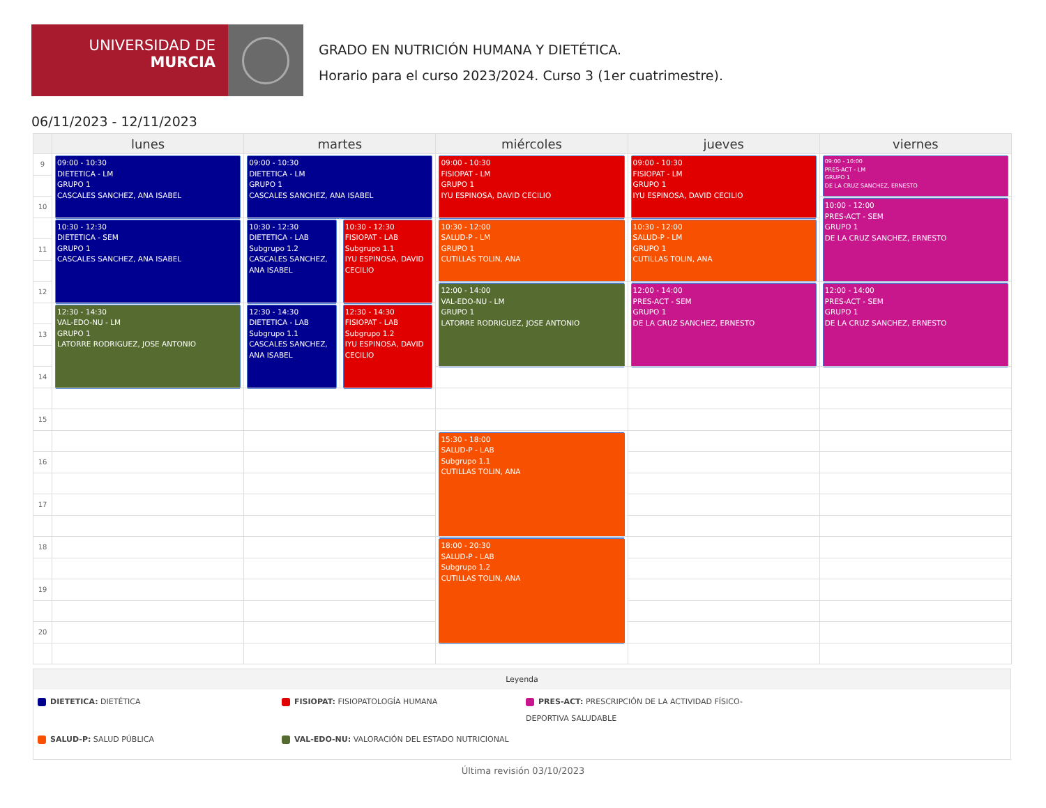UNIVERSIDAD DE
MURCIA
GRADO EN NUTRICIÓN HUMANA Y DIETÉTICA.
Horario para el curso 2023/2024. Curso 3 (1er cuatrimestre).
06/11/2023 - 12/11/2023
| | lunes | martes | | miércoles | jueves | viernes |
| --- | --- | --- | --- | --- | --- | --- |
| 9 | 09:00 - 10:30 DIETETICA - LM GRUPO 1 CASCALES SANCHEZ, ANA ISABEL | 09:00 - 10:30 DIETETICA - LM GRUPO 1 CASCALES SANCHEZ, ANA ISABEL | | 09:00 - 10:30 FISIOPAT - LM GRUPO 1 IYU ESPINOSA, DAVID CECILIO | 09:00 - 10:30 FISIOPAT - LM GRUPO 1 IYU ESPINOSA, DAVID CECILIO | 09:00 - 10:00 PRES-ACT - LM GRUPO 1 DE LA CRUZ SANCHEZ, ERNESTO |
| 10 | | | | | | 10:00 - 12:00 PRES-ACT - SEM GRUPO 1 DE LA CRUZ SANCHEZ, ERNESTO |
| | 10:30 - 12:30 DIETETICA - SEM GRUPO 1 CASCALES SANCHEZ, ANA ISABEL | 10:30 - 12:30 DIETETICA - LAB Subgrupo 1.2 CASCALES SANCHEZ, ANA ISABEL | 10:30 - 12:30 FISIOPAT - LAB Subgrupo 1.1 IYU ESPINOSA, DAVID CECILIO | 10:30 - 12:00 SALUD-P - LM GRUPO 1 CUTILLAS TOLIN, ANA | 10:30 - 12:00 SALUD-P - LM GRUPO 1 CUTILLAS TOLIN, ANA | |
| 11 | | | | | | |
| 12 | | | | 12:00 - 14:00 VAL-EDO-NU - LM GRUPO 1 LATORRE RODRIGUEZ, JOSE ANTONIO | 12:00 - 14:00 PRES-ACT - SEM GRUPO 1 DE LA CRUZ SANCHEZ, ERNESTO | 12:00 - 14:00 PRES-ACT - SEM GRUPO 1 DE LA CRUZ SANCHEZ, ERNESTO |
| | 12:30 - 14:30 VAL-EDO-NU - LM GRUPO 1 LATORRE RODRIGUEZ, JOSE ANTONIO | 12:30 - 14:30 DIETETICA - LAB Subgrupo 1.1 CASCALES SANCHEZ, ANA ISABEL | 12:30 - 14:30 FISIOPAT - LAB Subgrupo 1.2 IYU ESPINOSA, DAVID CECILIO | | | |
| 13 | | | | | | |
| 14 | | | | | | |
| 15 | | | | | | |
| | | | | 15:30 - 18:00 SALUD-P - LAB Subgrupo 1.1 CUTILLAS TOLIN, ANA | | |
| 16 | | | | | | |
| 17 | | | | | | |
| 18 | | | | 18:00 - 20:30 SALUD-P - LAB Subgrupo 1.2 CUTILLAS TOLIN, ANA | | |
| 19 | | | | | | |
| 20 | | | | | | |
Leyenda
DIETETICA: DIETÉTICA
FISIOPAT: FISIOPATOLOGÍA HUMANA
PRES-ACT: PRESCRIPCIÓN DE LA ACTIVIDAD FÍSICO-DEPORTIVA SALUDABLE
SALUD-P: SALUD PÚBLICA
VAL-EDO-NU: VALORACIÓN DEL ESTADO NUTRICIONAL
Última revisión 03/10/2023